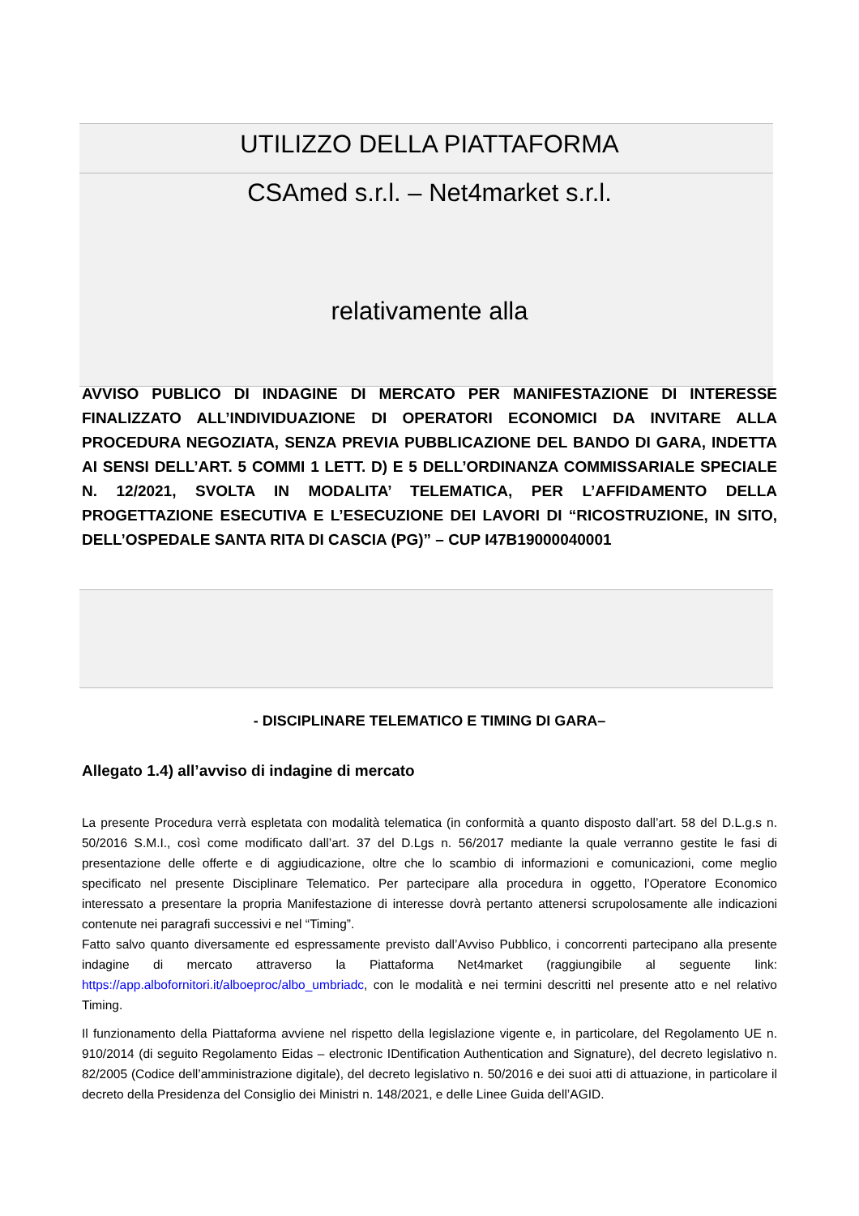UTILIZZO DELLA PIATTAFORMA
CSAmed s.r.l. – Net4market s.r.l.
relativamente alla
AVVISO PUBLICO DI INDAGINE DI MERCATO PER MANIFESTAZIONE DI INTERESSE FINALIZZATO ALL’INDIVIDUAZIONE DI OPERATORI ECONOMICI DA INVITARE ALLA PROCEDURA NEGOZIATA, SENZA PREVIA PUBBLICAZIONE DEL BANDO DI GARA, INDETTA AI SENSI DELL’ART. 5 COMMI 1 LETT. D) E 5 DELL’ORDINANZA COMMISSARIALE SPECIALE N. 12/2021, SVOLTA IN MODALITA’ TELEMATICA, PER L’AFFIDAMENTO DELLA PROGETTAZIONE ESECUTIVA E L’ESECUZIONE DEI LAVORI DI “RICOSTRUZIONE, IN SITO, DELL’OSPEDALE SANTA RITA DI CASCIA (PG)” – CUP I47B19000040001
- DISCIPLINARE TELEMATICO E TIMING DI GARA–
Allegato 1.4) all’avviso di indagine di mercato
La presente Procedura verrà espletata con modalità telematica (in conformità a quanto disposto dall’art. 58 del D.L.g.s n. 50/2016 S.M.I., così come modificato dall’art. 37 del D.Lgs n. 56/2017 mediante la quale verranno gestite le fasi di presentazione delle offerte e di aggiudicazione, oltre che lo scambio di informazioni e comunicazioni, come meglio specificato nel presente Disciplinare Telematico. Per partecipare alla procedura in oggetto, l’Operatore Economico interessato a presentare la propria Manifestazione di interesse dovrà pertanto attenersi scrupolosamente alle indicazioni contenute nei paragrafi successivi e nel “Timing”.
Fatto salvo quanto diversamente ed espressamente previsto dall’Avviso Pubblico, i concorrenti partecipano alla presente indagine di mercato attraverso la Piattaforma Net4market (raggiungibile al seguente link: https://app.albofornitori.it/alboeproc/albo_umbriadc, con le modalità e nei termini descritti nel presente atto e nel relativo Timing.
Il funzionamento della Piattaforma avviene nel rispetto della legislazione vigente e, in particolare, del Regolamento UE n. 910/2014 (di seguito Regolamento Eidas – electronic IDentification Authentication and Signature), del decreto legislativo n. 82/2005 (Codice dell’amministrazione digitale), del decreto legislativo n. 50/2016 e dei suoi atti di attuazione, in particolare il decreto della Presidenza del Consiglio dei Ministri n. 148/2021, e delle Linee Guida dell’AGID.